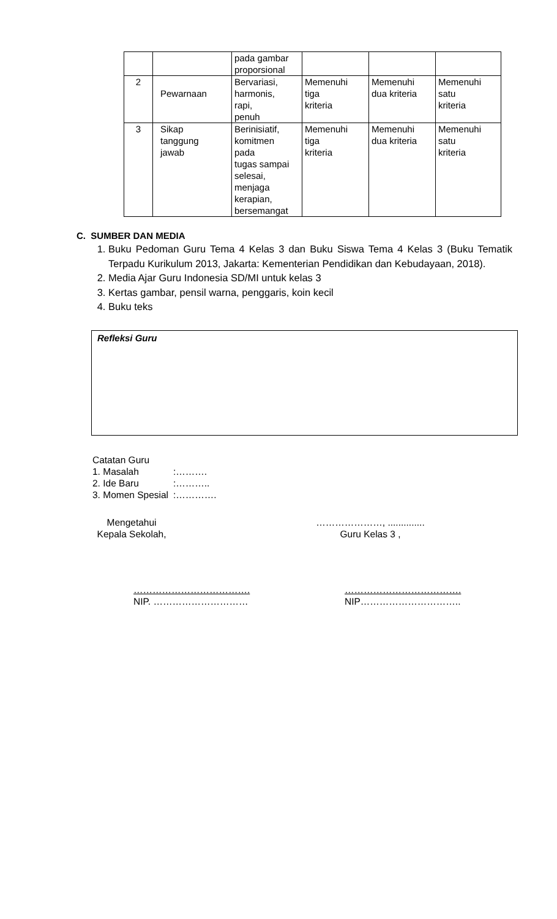| | | pada gambar proporsional | | | |
| 2 | Pewarnaan | Bervariasi, harmonis, rapi, penuh | Memenuhi tiga kriteria | Memenuhi dua kriteria | Memenuhi satu kriteria |
| 3 | Sikap tanggung jawab | Berinisiatif, komitmen pada tugas sampai selesai, menjaga kerapian, bersemangat | Memenuhi tiga kriteria | Memenuhi dua kriteria | Memenuhi satu kriteria |
C. SUMBER DAN MEDIA
1. Buku Pedoman Guru Tema 4 Kelas 3 dan Buku Siswa Tema 4 Kelas 3 (Buku Tematik Terpadu Kurikulum 2013, Jakarta: Kementerian Pendidikan dan Kebudayaan, 2018).
2. Media Ajar Guru Indonesia SD/MI untuk kelas 3
3. Kertas gambar, pensil warna, penggaris, koin kecil
4. Buku teks
Refleksi Guru
Catatan Guru
1. Masalah:……….
2. Ide Baru:………..
3. Momen Spesial:………….
Mengetahui
Kepala Sekolah,
…………………, ..............
Guru Kelas 3 ,
……………………………….
NIP. …………………………
……………………………….
NIP…………………………..